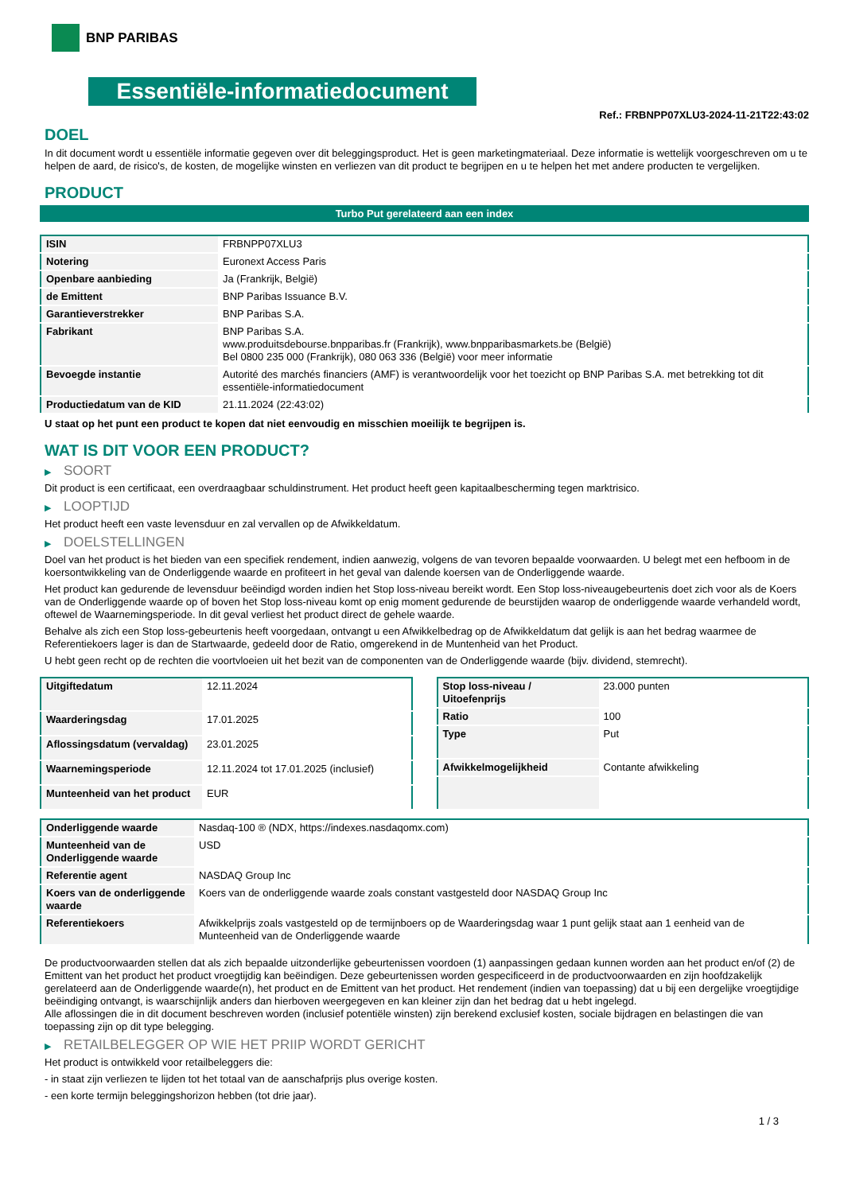BNP PARIBAS
Essentiële-informatiedocument
Ref.: FRBNPP07XLU3-2024-11-21T22:43:02
DOEL
In dit document wordt u essentiële informatie gegeven over dit beleggingsproduct. Het is geen marketingmateriaal. Deze informatie is wettelijk voorgeschreven om u te helpen de aard, de risico's, de kosten, de mogelijke winsten en verliezen van dit product te begrijpen en u te helpen het met andere producten te vergelijken.
PRODUCT
Turbo Put gerelateerd aan een index
| ISIN | FRBNPP07XLU3 |
| Notering | Euronext Access Paris |
| Openbare aanbieding | Ja (Frankrijk, België) |
| de Emittent | BNP Paribas Issuance B.V. |
| Garantieverstrekker | BNP Paribas S.A. |
| Fabrikant | BNP Paribas S.A. www.produitsdebourse.bnpparibas.fr (Frankrijk), www.bnpparibasmarkets.be (België) Bel 0800 235 000 (Frankrijk), 080 063 336 (België) voor meer informatie |
| Bevoegde instantie | Autorité des marchés financiers (AMF) is verantwoordelijk voor het toezicht op BNP Paribas S.A. met betrekking tot dit essentiële-informatiedocument |
| Productiedatum van de KID | 21.11.2024 (22:43:02) |
U staat op het punt een product te kopen dat niet eenvoudig en misschien moeilijk te begrijpen is.
WAT IS DIT VOOR EEN PRODUCT?
▶ SOORT
Dit product is een certificaat, een overdraagbaar schuldinstrument. Het product heeft geen kapitaalbescherming tegen marktrisico.
▶ LOOPTIJD
Het product heeft een vaste levensduur en zal vervallen op de Afwikkeldatum.
▶ DOELSTELLINGEN
Doel van het product is het bieden van een specifiek rendement, indien aanwezig, volgens de van tevoren bepaalde voorwaarden. U belegt met een hefboom in de koersontwikkeling van de Onderliggende waarde en profiteert in het geval van dalende koersen van de Onderliggende waarde.
Het product kan gedurende de levensduur beëindigd worden indien het Stop loss-niveau bereikt wordt. Een Stop loss-niveaugebeurtenis doet zich voor als de Koers van de Onderliggende waarde op of boven het Stop loss-niveau komt op enig moment gedurende de beurstijden waarop de onderliggende waarde verhandeld wordt, oftewel de Waarnemingsperiode. In dit geval verliest het product direct de gehele waarde.
Behalve als zich een Stop loss-gebeurtenis heeft voorgedaan, ontvangt u een Afwikkelbedrag op de Afwikkeldatum dat gelijk is aan het bedrag waarmee de Referentiekoers lager is dan de Startwaarde, gedeeld door de Ratio, omgerekend in de Muntenheid van het Product.
U hebt geen recht op de rechten die voortvloeien uit het bezit van de componenten van de Onderliggende waarde (bijv. dividend, stemrecht).
| Uitgiftedatum | 12.11.2024 |
| Waarderingsdag | 17.01.2025 |
| Aflossingsdatum (vervaldag) | 23.01.2025 |
| Waarnemingsperiode | 12.11.2024 tot 17.01.2025 (inclusief) |
| Munteenheid van het product | EUR |
| Stop loss-niveau / Uitoefenprijs | 23.000 punten |
| Ratio | 100 |
| Type | Put |
| Afwikkelmogelijkheid | Contante afwikkeling |
| Onderliggende waarde | Nasdaq-100 ® (NDX, https://indexes.nasdaqomx.com) |
| Munteenheid van de Onderliggende waarde | USD |
| Referentie agent | NASDAQ Group Inc |
| Koers van de onderliggende waarde | Koers van de onderliggende waarde zoals constant vastgesteld door NASDAQ Group Inc |
| Referentiekoers | Afwikkelprijs zoals vastgesteld op de termijnboers op de Waarderingsdag waar 1 punt gelijk staat aan 1 eenheid van de Munteenheid van de Onderliggende waarde |
De productvoorwaarden stellen dat als zich bepaalde uitzonderlijke gebeurtenissen voordoen (1) aanpassingen gedaan kunnen worden aan het product en/of (2) de Emittent van het product het product vroegtijdig kan beëindigen. Deze gebeurtenissen worden gespecificeerd in de productvoorwaarden en zijn hoofdzakelijk gerelateerd aan de Onderliggende waarde(n), het product en de Emittent van het product. Het rendement (indien van toepassing) dat u bij een dergelijke vroegtijdige beëindiging ontvangt, is waarschijnlijk anders dan hierboven weergegeven en kan kleiner zijn dan het bedrag dat u hebt ingelegd.
Alle aflossingen die in dit document beschreven worden (inclusief potentiële winsten) zijn berekend exclusief kosten, sociale bijdragen en belastingen die van toepassing zijn op dit type belegging.
▶ RETAILBELEGGER OP WIE HET PRIIP WORDT GERICHT
Het product is ontwikkeld voor retailbeleggers die:
- in staat zijn verliezen te lijden tot het totaal van de aanschafprijs plus overige kosten.
- een korte termijn beleggingshorizon hebben (tot drie jaar).
1 / 3